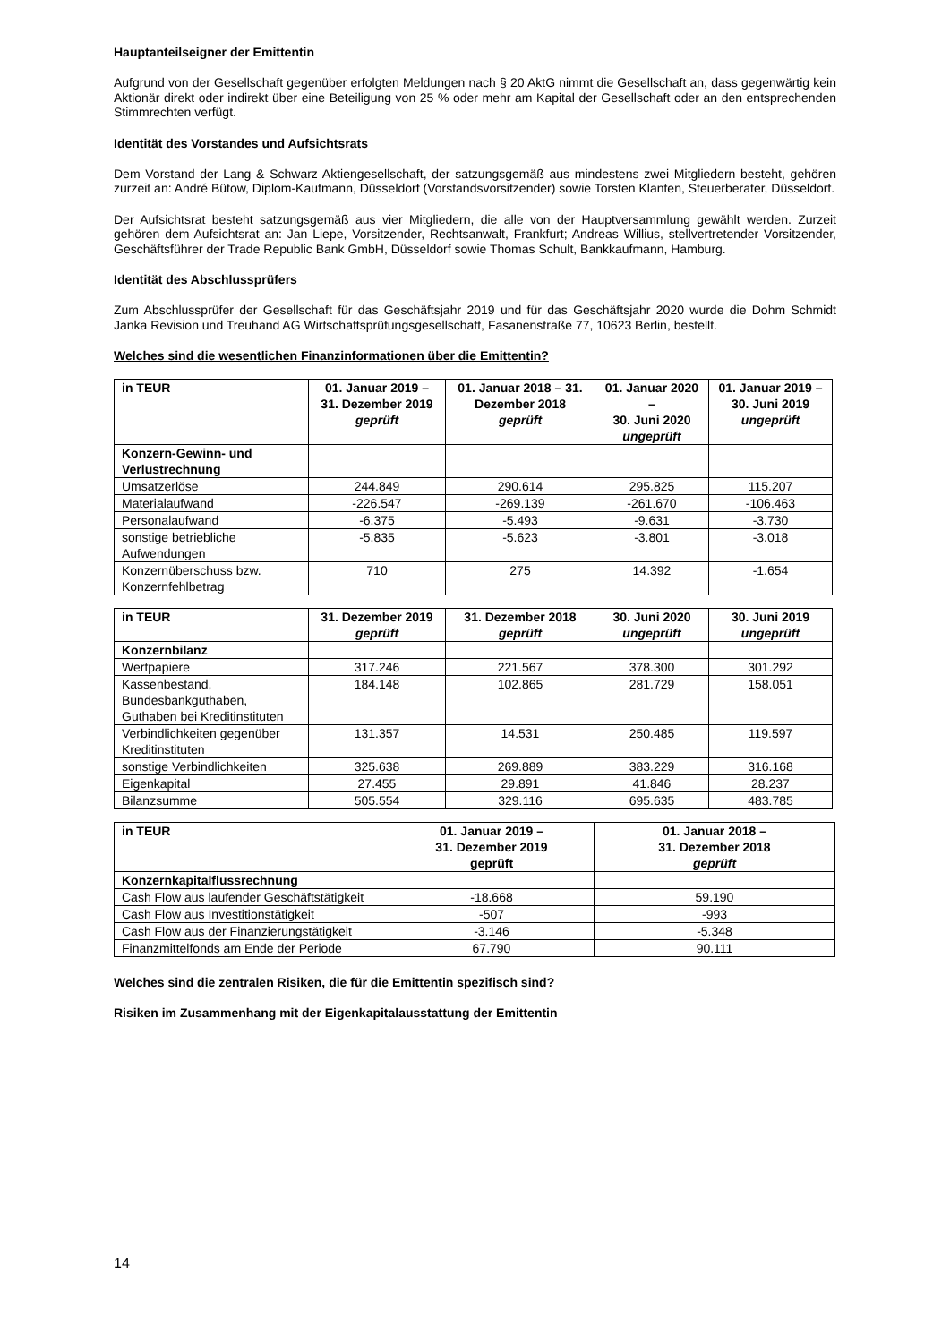Hauptanteilseigner der Emittentin
Aufgrund von der Gesellschaft gegenüber erfolgten Meldungen nach § 20 AktG nimmt die Gesellschaft an, dass gegenwärtig kein Aktionär direkt oder indirekt über eine Beteiligung von 25 % oder mehr am Kapital der Gesellschaft oder an den entsprechenden Stimmrechten verfügt.
Identität des Vorstandes und Aufsichtsrats
Dem Vorstand der Lang & Schwarz Aktiengesellschaft, der satzungsgemäß aus mindestens zwei Mitgliedern besteht, gehören zurzeit an: André Bütow, Diplom-Kaufmann, Düsseldorf (Vorstandsvorsitzender) sowie Torsten Klanten, Steuerberater, Düsseldorf.
Der Aufsichtsrat besteht satzungsgemäß aus vier Mitgliedern, die alle von der Hauptversammlung gewählt werden. Zurzeit gehören dem Aufsichtsrat an: Jan Liepe, Vorsitzender, Rechtsanwalt, Frankfurt; Andreas Willius, stellvertretender Vorsitzender, Geschäftsführer der Trade Republic Bank GmbH, Düsseldorf sowie Thomas Schult, Bankkaufmann, Hamburg.
Identität des Abschlussprüfers
Zum Abschlussprüfer der Gesellschaft für das Geschäftsjahr 2019 und für das Geschäftsjahr 2020 wurde die Dohm Schmidt Janka Revision und Treuhand AG Wirtschaftsprüfungsgesellschaft, Fasanenstraße 77, 10623 Berlin, bestellt.
Welches sind die wesentlichen Finanzinformationen über die Emittentin?
| in TEUR | 01. Januar 2019 – 31. Dezember 2019 geprüft | 01. Januar 2018 – 31. Dezember 2018 geprüft | 01. Januar 2020 – 30. Juni 2020 ungeprüft | 01. Januar 2019 – 30. Juni 2019 ungeprüft |
| --- | --- | --- | --- | --- |
| Konzern-Gewinn- und Verlustrechnung | | | | |
| Umsatzerlöse | 244.849 | 290.614 | 295.825 | 115.207 |
| Materialaufwand | -226.547 | -269.139 | -261.670 | -106.463 |
| Personalaufwand | -6.375 | -5.493 | -9.631 | -3.730 |
| sonstige betriebliche Aufwendungen | -5.835 | -5.623 | -3.801 | -3.018 |
| Konzernüberschuss bzw. Konzernfehlbetrag | 710 | 275 | 14.392 | -1.654 |
| in TEUR | 31. Dezember 2019 geprüft | 31. Dezember 2018 geprüft | 30. Juni 2020 ungeprüft | 30. Juni 2019 ungeprüft |
| --- | --- | --- | --- | --- |
| Konzernbilanz | | | | |
| Wertpapiere | 317.246 | 221.567 | 378.300 | 301.292 |
| Kassenbestand, Bundesbankguthaben, Guthaben bei Kreditinstituten | 184.148 | 102.865 | 281.729 | 158.051 |
| Verbindlichkeiten gegenüber Kreditinstituten | 131.357 | 14.531 | 250.485 | 119.597 |
| sonstige Verbindlichkeiten | 325.638 | 269.889 | 383.229 | 316.168 |
| Eigenkapital | 27.455 | 29.891 | 41.846 | 28.237 |
| Bilanzsumme | 505.554 | 329.116 | 695.635 | 483.785 |
| in TEUR | 01. Januar 2019 – 31. Dezember 2019 geprüft | 01. Januar 2018 – 31. Dezember 2018 geprüft |
| --- | --- | --- |
| Konzernkapitalflussrechnung | | |
| Cash Flow aus laufender Geschäftstätigkeit | -18.668 | 59.190 |
| Cash Flow aus Investitionstätigkeit | -507 | -993 |
| Cash Flow aus der Finanzierungstätigkeit | -3.146 | -5.348 |
| Finanzmittelfonds am Ende der Periode | 67.790 | 90.111 |
Welches sind die zentralen Risiken, die für die Emittentin spezifisch sind?
Risiken im Zusammenhang mit der Eigenkapitalausstattung der Emittentin
14